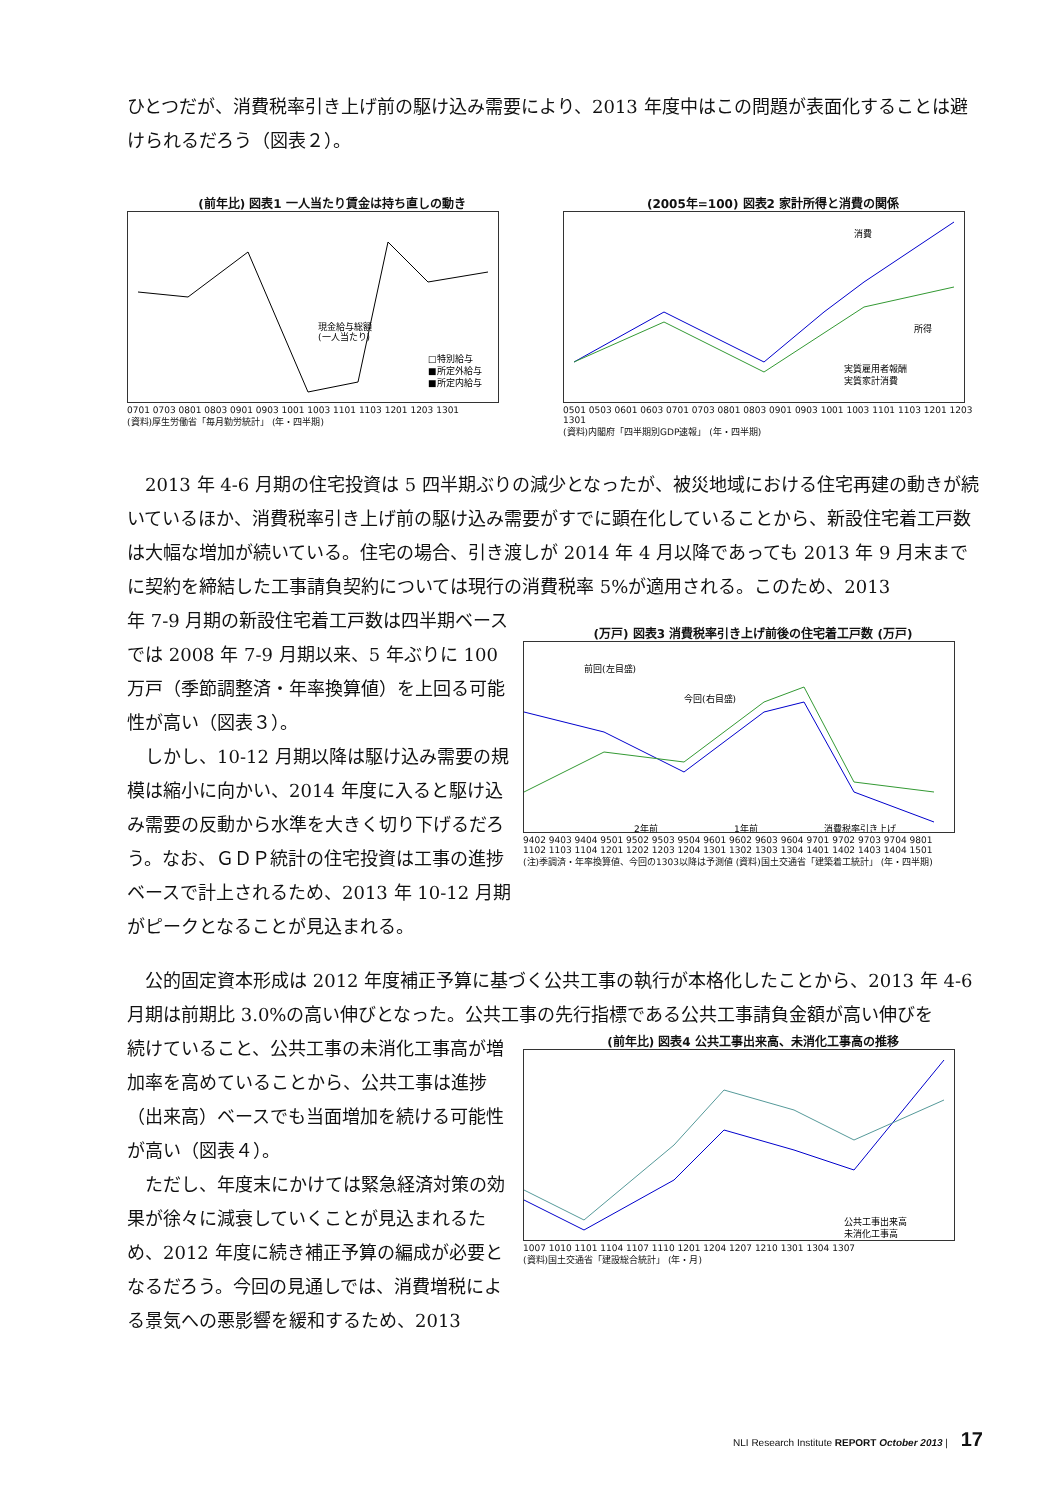ひとつだが、消費税率引き上げ前の駆け込み需要により、2013 年度中はこの問題が表面化することは避けられるだろう（図表２）。
(前年比) 図表1 一人当たり賃金は持ち直しの動き
現金給与総額
(一人当たり)
□特別給与
■所定外給与
■所定内給与
0701 0703 0801 0803 0901 0903 1001 1003 1101 1103 1201 1203 1301
(資料)厚生労働省「毎月勤労統計」 (年・四半期)
(2005年=100) 図表2 家計所得と消費の関係
消費
所得
実質雇用者報酬
実質家計消費
0501 0503 0601 0603 0701 0703 0801 0803 0901 0903 1001 1003 1101 1103 1201 1203 1301
(資料)内閣府「四半期別GDP速報」 (年・四半期)
2013 年 4-6 月期の住宅投資は 5 四半期ぶりの減少となったが、被災地域における住宅再建の動きが続いているほか、消費税率引き上げ前の駆け込み需要がすでに顕在化していることから、新設住宅着工戸数は大幅な増加が続いている。住宅の場合、引き渡しが 2014 年 4 月以降であっても 2013 年 9 月末までに契約を締結した工事請負契約については現行の消費税率 5%が適用される。このため、2013
年 7-9 月期の新設住宅着工戸数は四半期ベースでは 2008 年 7-9 月期以来、5 年ぶりに 100 万戸（季節調整済・年率換算値）を上回る可能性が高い（図表３）。
しかし、10-12 月期以降は駆け込み需要の規模は縮小に向かい、2014 年度に入ると駆け込み需要の反動から水準を大きく切り下げるだろう。なお、ＧＤＰ統計の住宅投資は工事の進捗ベースで計上されるため、2013 年 10-12 月期がピークとなることが見込まれる。
(万戸) 図表3 消費税率引き上げ前後の住宅着工戸数 (万戸)
前回(左目盛)
今回(右目盛)
2年前
1年前
消費税率引き上げ
9402 9403 9404 9501 9502 9503 9504 9601 9602 9603 9604 9701 9702 9703 9704 9801
1102 1103 1104 1201 1202 1203 1204 1301 1302 1303 1304 1401 1402 1403 1404 1501
(注)季調済・年率換算値、今回の1303以降は予測値 (資料)国土交通省「建築着工統計」 (年・四半期)
公的固定資本形成は 2012 年度補正予算に基づく公共工事の執行が本格化したことから、2013 年 4-6 月期は前期比 3.0%の高い伸びとなった。公共工事の先行指標である公共工事請負金額が高い伸びを
続けていること、公共工事の未消化工事高が増加率を高めていることから、公共工事は進捗（出来高）ベースでも当面増加を続ける可能性が高い（図表４）。
ただし、年度末にかけては緊急経済対策の効果が徐々に減衰していくことが見込まれるため、2012 年度に続き補正予算の編成が必要となるだろう。今回の見通しでは、消費増税による景気への悪影響を緩和するため、2013
(前年比) 図表4 公共工事出来高、未消化工事高の推移
公共工事出来高
未消化工事高
1007 1010 1101 1104 1107 1110 1201 1204 1207 1210 1301 1304 1307
(資料)国土交通省「建設総合統計」 (年・月)
NLI Research Institute REPORT October 2013 | 17